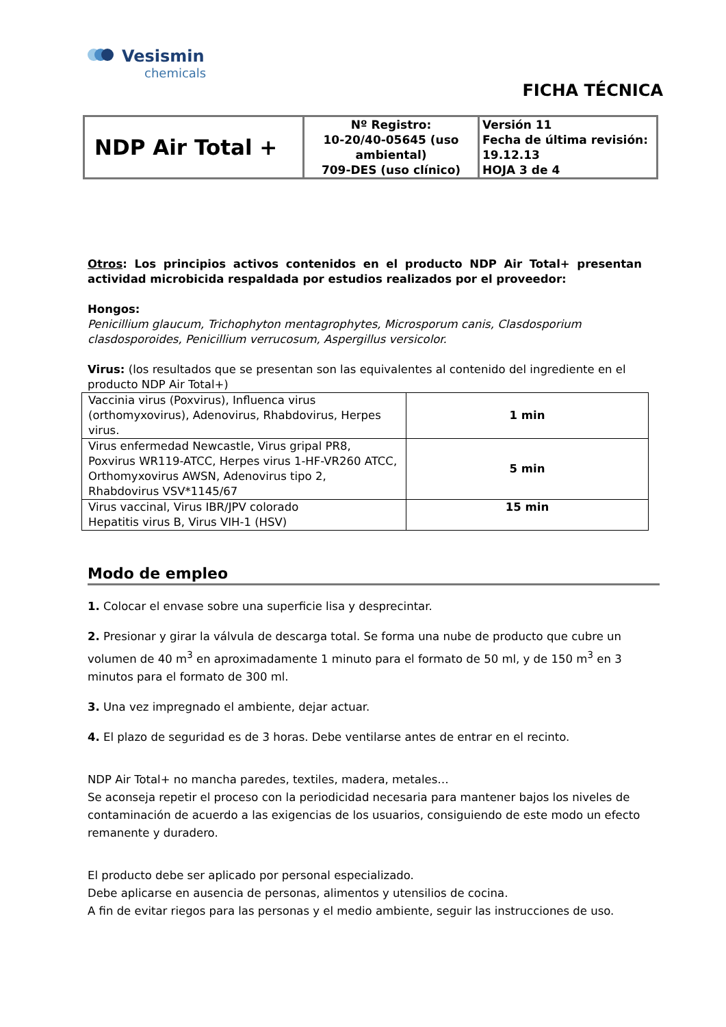Vesismin
chemicals
FICHA TÉCNICA
| NDP Air Total + | Nº Registro: 10-20/40-05645 (uso ambiental) 709-DES (uso clínico) | Versión 11 Fecha de última revisión: 19.12.13 HOJA 3 de 4 |
Otros: Los principios activos contenidos en el producto NDP Air Total+ presentan actividad microbicida respaldada por estudios realizados por el proveedor:
Hongos:
Penicillium glaucum, Trichophyton mentagrophytes, Microsporum canis, Clasdosporium clasdosporoides, Penicillium verrucosum, Aspergillus versicolor.
Virus: (los resultados que se presentan son las equivalentes al contenido del ingrediente en el producto NDP Air Total+)
| Vaccinia virus (Poxvirus), Influenca virus (orthomyxovirus), Adenovirus, Rhabdovirus, Herpes virus. | 1 min |
| Virus enfermedad Newcastle, Virus gripal PR8, Poxvirus WR119-ATCC, Herpes virus 1-HF-VR260 ATCC, Orthomyxovirus AWSN, Adenovirus tipo 2, Rhabdovirus VSV*1145/67 | 5 min |
| Virus vaccinal, Virus IBR/JPV colorado Hepatitis virus B, Virus VIH-1 (HSV) | 15 min |
Modo de empleo
1. Colocar el envase sobre una superficie lisa y desprecintar.
2. Presionar y girar la válvula de descarga total. Se forma una nube de producto que cubre un volumen de 40 m<sup>3</sup> en aproximadamente 1 minuto para el formato de 50 ml, y de 150 m<sup>3</sup> en 3 minutos para el formato de 300 ml.
3. Una vez impregnado el ambiente, dejar actuar.
4. El plazo de seguridad es de 3 horas. Debe ventilarse antes de entrar en el recinto.
NDP Air Total+ no mancha paredes, textiles, madera, metales…
Se aconseja repetir el proceso con la periodicidad necesaria para mantener bajos los niveles de contaminación de acuerdo a las exigencias de los usuarios, consiguiendo de este modo un efecto remanente y duradero.
El producto debe ser aplicado por personal especializado.
Debe aplicarse en ausencia de personas, alimentos y utensilios de cocina.
A fin de evitar riegos para las personas y el medio ambiente, seguir las instrucciones de uso.